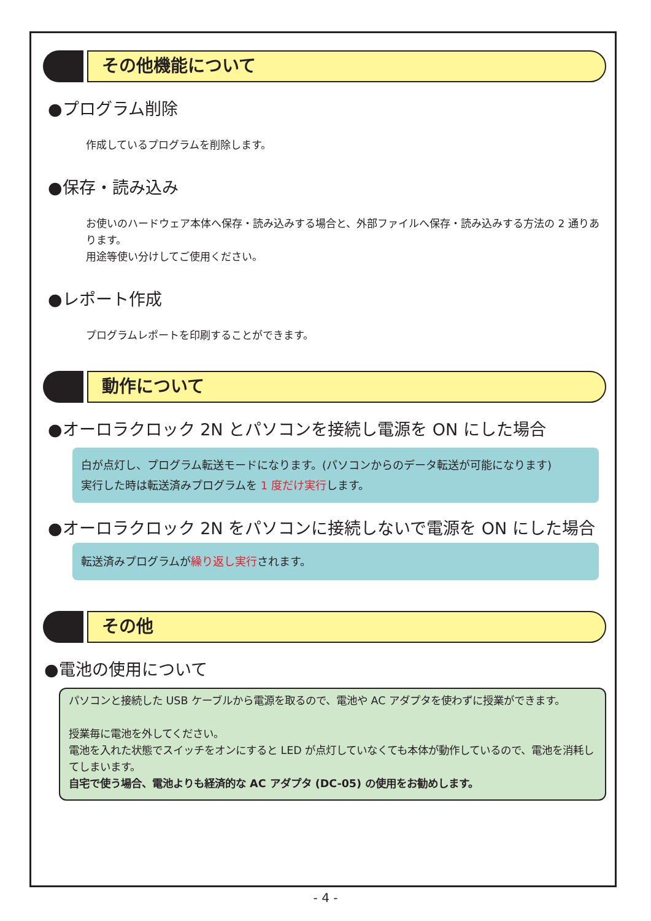その他機能について
●プログラム削除
作成しているプログラムを削除します。
●保存・読み込み
お使いのハードウェア本体へ保存・読み込みする場合と、外部ファイルへ保存・読み込みする方法の 2 通りあります。
用途等使い分けしてご使用ください。
●レポート作成
プログラムレポートを印刷することができます。
動作について
●オーロラクロック 2N とパソコンを接続し電源を ON にした場合
白が点灯し、プログラム転送モードになります。(パソコンからのデータ転送が可能になります)
実行した時は転送済みプログラムを 1 度だけ実行します。
●オーロラクロック 2N をパソコンに接続しないで電源を ON にした場合
転送済みプログラムが繰り返し実行されます。
その他
●電池の使用について
パソコンと接続した USB ケーブルから電源を取るので、電池や AC アダプタを使わずに授業ができます。
授業毎に電池を外してください。
電池を入れた状態でスイッチをオンにすると LED が点灯していなくても本体が動作しているので、電池を消耗してしまいます。
自宅で使う場合、電池よりも経済的な AC アダプタ (DC-05) の使用をお勧めします。
- 4 -